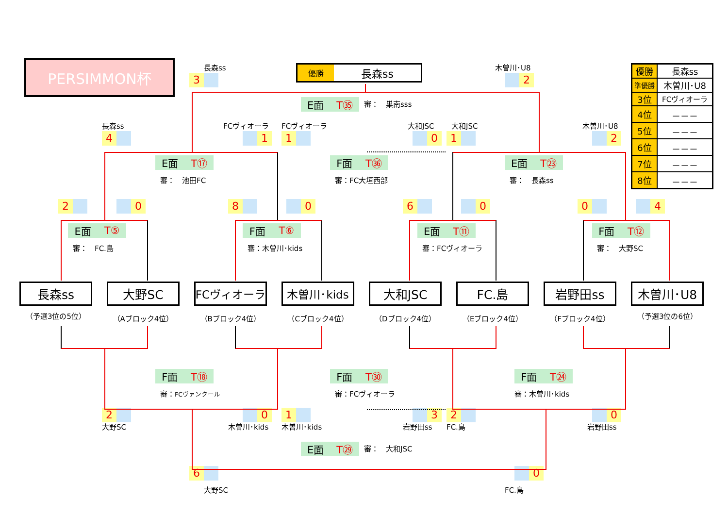PERSIMMON杯
長森ss
優勝 長森ss
木曽川･U8
| 優勝 | 長森ss |
| 準優勝 | 木曽川･U8 |
| 3位 | FCヴィオーラ |
| 4位 | －－－ |
| 5位 | －－－ |
| 6位 | －－－ |
| 7位 | －－－ |
| 8位 | －－－ |
3
2
E面 T㉟
審：　巣南sss
長森ss
FCヴィオーラ
FCヴィオーラ
大和JSC
大和JSC
木曽川･U8
4
1
1
0
1
2
E面 T⑰
F面 T㊱
E面 T㉓
審：　池田FC
審：FC大垣西部
審：　長森ss
2
0
8
0
6
0
0
4
E面 T⑤
F面 T⑥
E面 T⑪
F面 T⑫
審：　FC.島
審：木曽川･kids
審：FCヴィオーラ
審：　大野SC
長森ss
大野SC
FCヴィオーラ
木曽川･kids
大和JSC
FC.島
岩野田ss
木曽川･U8
（予選3位の5位）
（Aブロック4位）
（Bブロック4位）
（Cブロック4位）
（Dブロック4位）
（Eブロック4位）
（Fブロック4位）
（予選3位の6位）
F面 T⑱
F面 T㉚
F面 T㉔
審：FCヴァンクール
審：FCヴィオーラ
審：木曽川･kids
2
0
1
3
2
0
大野SC
木曽川･kids
木曽川･kids
岩野田ss
FC.島
岩野田ss
E面 T㉙
審：　大和JSC
6
0
大野SC
FC.島